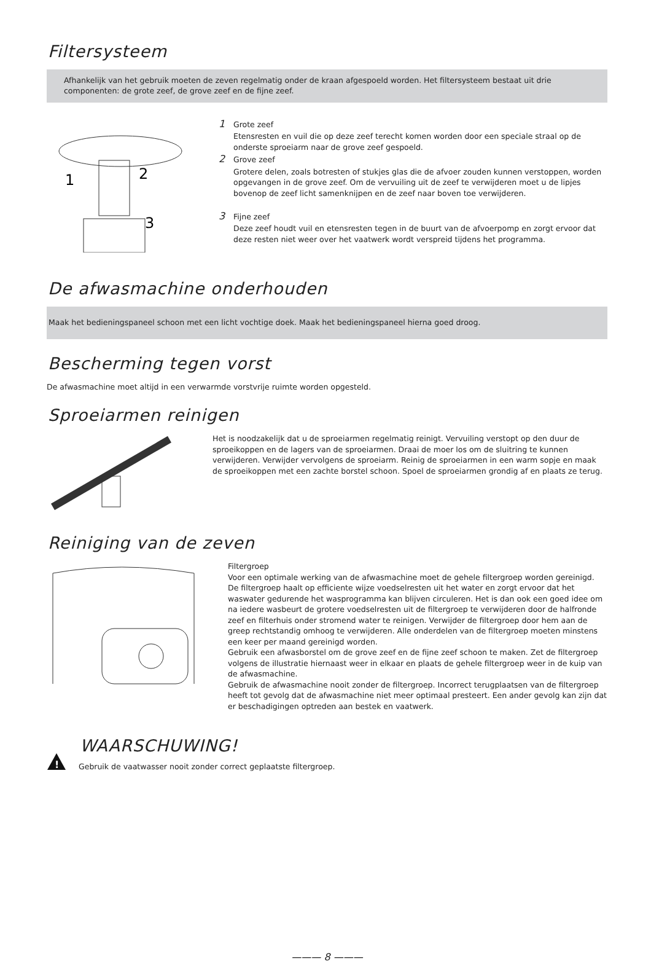Filtersysteem
Afhankelijk van het gebruik moeten de zeven regelmatig onder de kraan afgespoeld worden. Het filtersysteem bestaat uit drie componenten: de grote zeef, de grove zeef en de fijne zeef.
1
2
3
1 Grote zeef
Etensresten en vuil die op deze zeef terecht komen worden door een speciale straal op de onderste sproeiarm naar de grove zeef gespoeld.
2 Grove zeef
Grotere delen, zoals botresten of stukjes glas die de afvoer zouden kunnen verstoppen, worden opgevangen in de grove zeef. Om de vervuiling uit de zeef te verwijderen moet u de lipjes bovenop de zeef licht samenknijpen en de zeef naar boven toe verwijderen.
3 Fijne zeef
Deze zeef houdt vuil en etensresten tegen in de buurt van de afvoerpomp en zorgt ervoor dat deze resten niet weer over het vaatwerk wordt verspreid tijdens het programma.
De afwasmachine onderhouden
Maak het bedieningspaneel schoon met een licht vochtige doek. Maak het bedieningspaneel hierna goed droog.
Bescherming tegen vorst
De afwasmachine moet altijd in een verwarmde vorstvrije ruimte worden opgesteld.
Sproeiarmen reinigen
Het is noodzakelijk dat u de sproeiarmen regelmatig reinigt. Vervuiling verstopt op den duur de sproeikoppen en de lagers van de sproeiarmen. Draai de moer los om de sluitring te kunnen verwijderen. Verwijder vervolgens de sproeiarm. Reinig de sproeiarmen in een warm sopje en maak de sproeikoppen met een zachte borstel schoon. Spoel de sproeiarmen grondig af en plaats ze terug.
Reiniging van de zeven
Filtergroep
Voor een optimale werking van de afwasmachine moet de gehele filtergroep worden gereinigd.
De filtergroep haalt op efficiente wijze voedselresten uit het water en zorgt ervoor dat het waswater gedurende het wasprogramma kan blijven circuleren. Het is dan ook een goed idee om na iedere wasbeurt de grotere voedselresten uit de filtergroep te verwijderen door de halfronde zeef en filterhuis onder stromend water te reinigen. Verwijder de filtergroep door hem aan de greep rechtstandig omhoog te verwijderen. Alle onderdelen van de filtergroep moeten minstens een keer per maand gereinigd worden.
Gebruik een afwasborstel om de grove zeef en de fijne zeef schoon te maken. Zet de filtergroep volgens de illustratie hiernaast weer in elkaar en plaats de gehele filtergroep weer in de kuip van de afwasmachine.
Gebruik de afwasmachine nooit zonder de filtergroep. Incorrect terugplaatsen van de filtergroep heeft tot gevolg dat de afwasmachine niet meer optimaal presteert. Een ander gevolg kan zijn dat er beschadigingen optreden aan bestek en vaatwerk.
!
WAARSCHUWING!
Gebruik de vaatwasser nooit zonder correct geplaatste filtergroep.
——— 8 ———